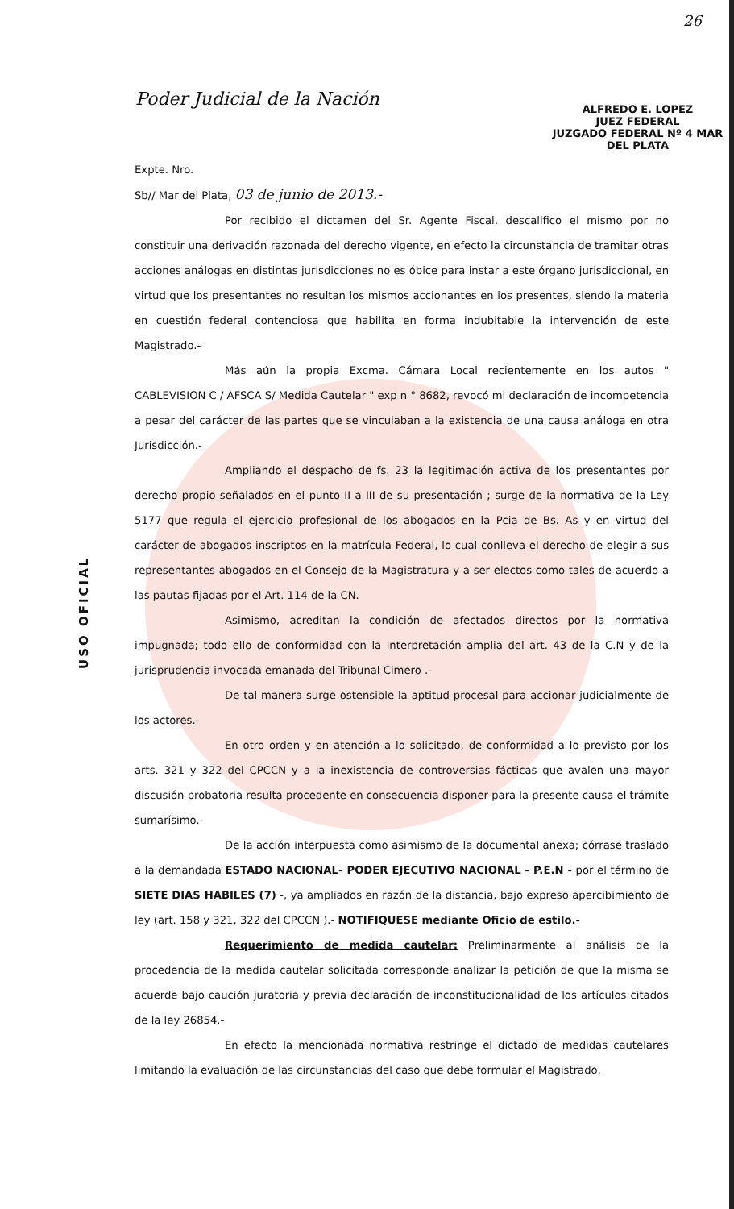USO OFICIAL
26
Poder Judicial de la Nación
ALFREDO E. LOPEZ
JUEZ FEDERAL
JUZGADO FEDERAL Nº 4 MAR DEL PLATA
Expte. Nro.
Sb// Mar del Plata, 03 de junio de 2013.-
Por recibido el dictamen del Sr. Agente Fiscal, descalifico el mismo por no constituir una derivación razonada del derecho vigente, en efecto la circunstancia de tramitar otras acciones análogas en distintas jurisdicciones no es óbice para instar a este órgano jurisdiccional, en virtud que los presentantes no resultan los mismos accionantes en los presentes, siendo la materia en cuestión federal contenciosa que habilita en forma indubitable la intervención de este Magistrado.-
Más aún la propia Excma. Cámara Local recientemente en los autos " CABLEVISION C / AFSCA S/ Medida Cautelar " exp n ° 8682, revocó mi declaración de incompetencia a pesar del carácter de las partes que se vinculaban a la existencia de una causa análoga en otra Jurisdicción.-
Ampliando el despacho de fs. 23 la legitimación activa de los presentantes por derecho propio señalados en el punto II a III de su presentación ; surge de la normativa de la Ley 5177 que regula el ejercicio profesional de los abogados en la Pcia de Bs. As y en virtud del carácter de abogados inscriptos en la matrícula Federal, lo cual conlleva el derecho de elegir a sus representantes abogados en el Consejo de la Magistratura y a ser electos como tales de acuerdo a las pautas fijadas por el Art. 114 de la CN.
Asimismo, acreditan la condición de afectados directos por la normativa impugnada; todo ello de conformidad con la interpretación amplia del art. 43 de la C.N y de la jurisprudencia invocada emanada del Tribunal Cimero .-
De tal manera surge ostensible la aptitud procesal para accionar judicialmente de los actores.-
En otro orden y en atención a lo solicitado, de conformidad a lo previsto por los arts. 321 y 322 del CPCCN y a la inexistencia de controversias fácticas que avalen una mayor discusión probatoria resulta procedente en consecuencia disponer para la presente causa el trámite sumarísimo.-
De la acción interpuesta como asimismo de la documental anexa; córrase traslado a la demandada ESTADO NACIONAL- PODER EJECUTIVO NACIONAL - P.E.N - por el término de SIETE DIAS HABILES (7) -, ya ampliados en razón de la distancia, bajo expreso apercibimiento de ley (art. 158 y 321, 322 del CPCCN ).- NOTIFIQUESE mediante Oficio de estilo.-
Requerimiento de medida cautelar: Preliminarmente al análisis de la procedencia de la medida cautelar solicitada corresponde analizar la petición de que la misma se acuerde bajo caución juratoria y previa declaración de inconstitucionalidad de los artículos citados de la ley 26854.-
En efecto la mencionada normativa restringe el dictado de medidas cautelares limitando la evaluación de las circunstancias del caso que debe formular el Magistrado,